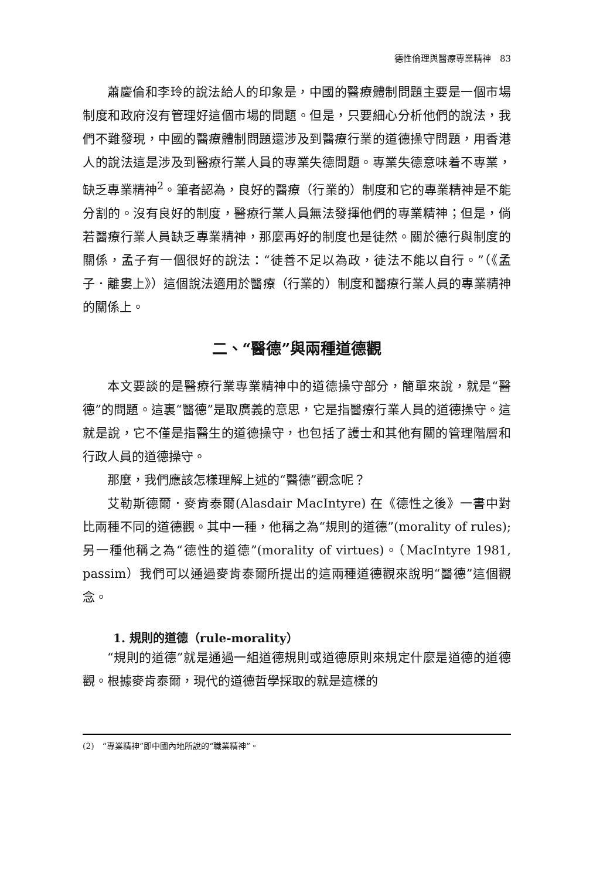德性倫理與醫療專業精神　83
蕭慶倫和李玲的說法給人的印象是，中國的醫療體制問題主要是一個市場制度和政府沒有管理好這個市場的問題。但是，只要細心分析他們的說法，我們不難發現，中國的醫療體制問題還涉及到醫療行業的道德操守問題，用香港人的說法這是涉及到醫療行業人員的專業失德問題。專業失德意味着不專業，缺乏專業精神<sup>2</sup>。筆者認為，良好的醫療（行業的）制度和它的專業精神是不能分割的。沒有良好的制度，醫療行業人員無法發揮他們的專業精神；但是，倘若醫療行業人員缺乏專業精神，那麼再好的制度也是徒然。關於德行與制度的關係，孟子有一個很好的說法：“徒善不足以為政，徒法不能以自行。”（《孟子．離婁上》）這個說法適用於醫療（行業的）制度和醫療行業人員的專業精神的關係上。
二、“醫德”與兩種道德觀
本文要談的是醫療行業專業精神中的道德操守部分，簡單來說，就是“醫德”的問題。這裏“醫德”是取廣義的意思，它是指醫療行業人員的道德操守。這就是說，它不僅是指醫生的道德操守，也包括了護士和其他有關的管理階層和行政人員的道德操守。
那麼，我們應該怎樣理解上述的“醫德”觀念呢？
艾勒斯德爾．麥肯泰爾(Alasdair MacIntyre) 在《德性之後》一書中對比兩種不同的道德觀。其中一種，他稱之為“規則的道德”(morality of rules); 另一種他稱之為“德性的道德”(morality of virtues)。（MacIntyre 1981, passim）我們可以通過麥肯泰爾所提出的這兩種道德觀來說明“醫德”這個觀念。
1. 規則的道德（rule-morality）
“規則的道德”就是通過一組道德規則或道德原則來規定什麼是道德的道德觀。根據麥肯泰爾，現代的道德哲學採取的就是這樣的
(2)　“專業精神”即中國內地所說的“職業精神”。